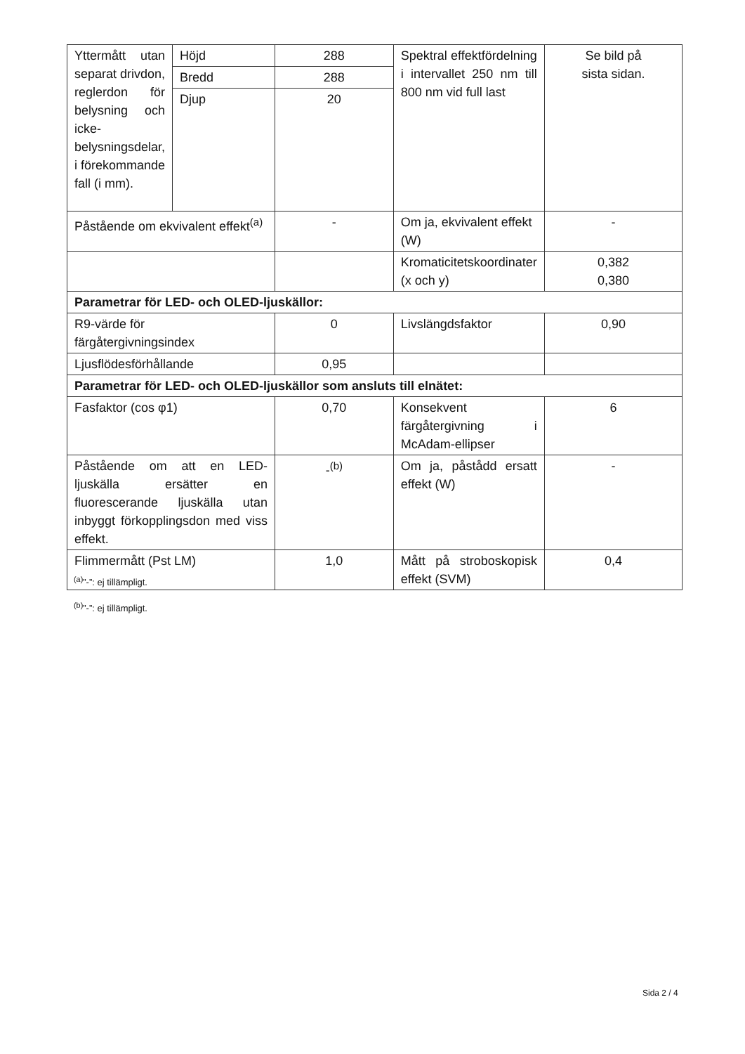| Yttermått utan separat drivdon, reglerdon för belysning och icke-belysningsdelar, i förekommande fall (i mm). | Höjd | 288 | Spektral effektfördelning i intervallet 250 nm till 800 nm vid full last | Se bild på sista sidan. |
| | Bredd | 288 | | |
| | Djup | 20 | | |
| Påstående om ekvivalent effekt<sup>(a)</sup> | | - | Om ja, ekvivalent effekt (W) | - |
| | | | Kromaticitetskoordinater (x och y) | 0,382 0,380 |
| Parametrar för LED- och OLED-ljuskällor: | | | | |
| R9-värde för färgåtergivningsindex | | 0 | Livslängdsfaktor | 0,90 |
| Ljusflödesförhållande | | 0,95 | | |
| Parametrar för LED- och OLED-ljuskällor som ansluts till elnätet: | | | | |
| Fasfaktor (cos φ1) | | 0,70 | Konsekvent färgåtergivning i McAdam-ellipser | 6 |
| Påstående om att en LED-ljuskälla ersätter en fluorescerande ljuskälla utan inbyggt förkopplingsdon med viss effekt. | | -<sup>(b)</sup> | Om ja, påstådd ersatt effekt (W) | - |
| Flimmermått (Pst LM) | | 1,0 | Mått på stroboskopisk effekt (SVM) | 0,4 |
<sup>(a)</sup>”-”: ej tillämpligt.
<sup>(b)</sup>”-”: ej tillämpligt.
Sida 2 / 4